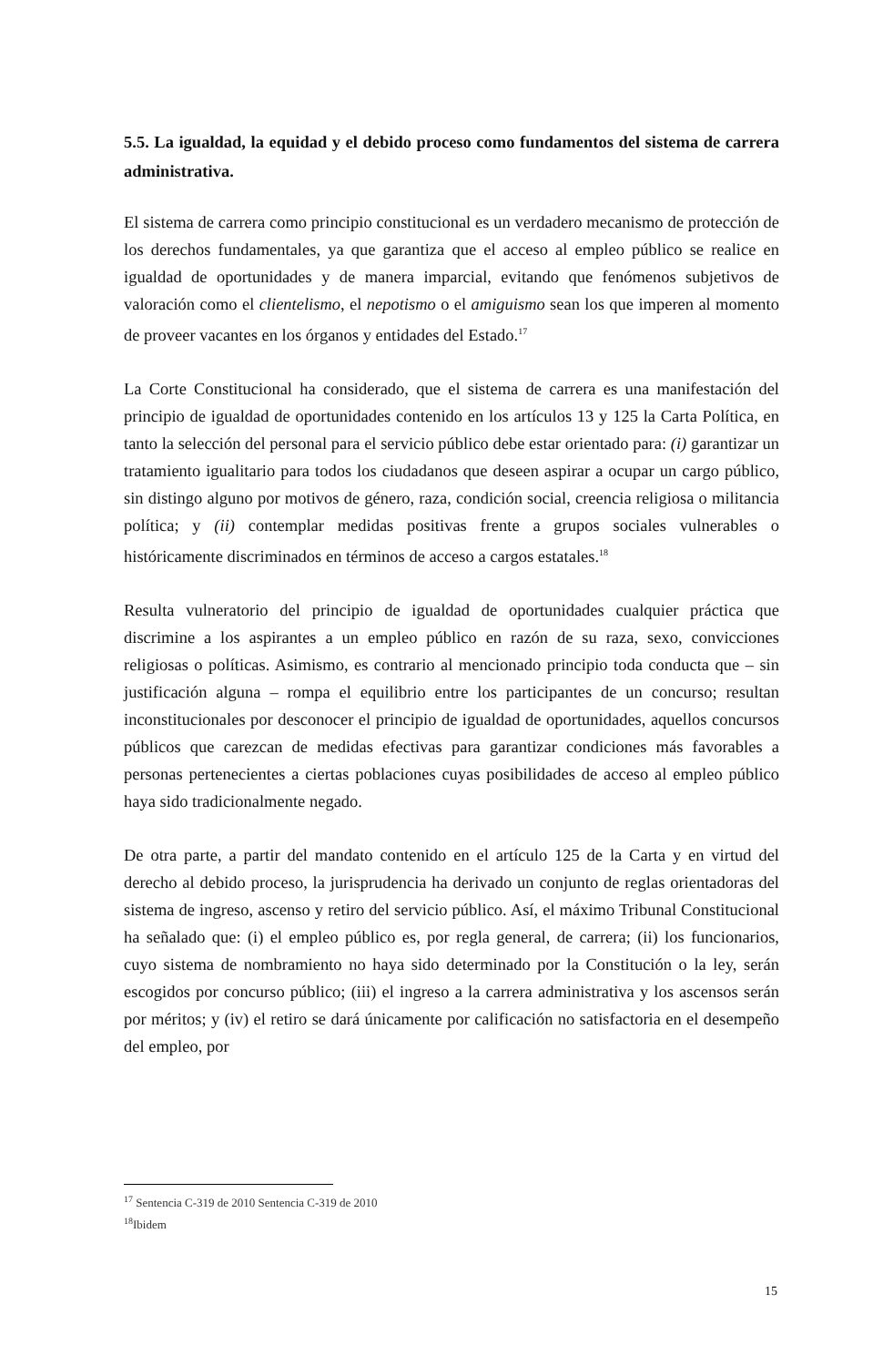5.5. La igualdad, la equidad y el debido proceso como fundamentos del sistema de carrera administrativa.
El sistema de carrera como principio constitucional es un verdadero mecanismo de protección de los derechos fundamentales, ya que garantiza que el acceso al empleo público se realice en igualdad de oportunidades y de manera imparcial, evitando que fenómenos subjetivos de valoración como el clientelismo, el nepotismo o el amiguismo sean los que imperen al momento de proveer vacantes en los órganos y entidades del Estado.<sup>17</sup>
La Corte Constitucional ha considerado, que el sistema de carrera es una manifestación del principio de igualdad de oportunidades contenido en los artículos 13 y 125 la Carta Política, en tanto la selección del personal para el servicio público debe estar orientado para: (i) garantizar un tratamiento igualitario para todos los ciudadanos que deseen aspirar a ocupar un cargo público, sin distingo alguno por motivos de género, raza, condición social, creencia religiosa o militancia política; y (ii) contemplar medidas positivas frente a grupos sociales vulnerables o históricamente discriminados en términos de acceso a cargos estatales.<sup>18</sup>
Resulta vulneratorio del principio de igualdad de oportunidades cualquier práctica que discrimine a los aspirantes a un empleo público en razón de su raza, sexo, convicciones religiosas o políticas. Asimismo, es contrario al mencionado principio toda conducta que – sin justificación alguna – rompa el equilibrio entre los participantes de un concurso; resultan inconstitucionales por desconocer el principio de igualdad de oportunidades, aquellos concursos públicos que carezcan de medidas efectivas para garantizar condiciones más favorables a personas pertenecientes a ciertas poblaciones cuyas posibilidades de acceso al empleo público haya sido tradicionalmente negado.
De otra parte, a partir del mandato contenido en el artículo 125 de la Carta y en virtud del derecho al debido proceso, la jurisprudencia ha derivado un conjunto de reglas orientadoras del sistema de ingreso, ascenso y retiro del servicio público. Así, el máximo Tribunal Constitucional ha señalado que: (i) el empleo público es, por regla general, de carrera; (ii) los funcionarios, cuyo sistema de nombramiento no haya sido determinado por la Constitución o la ley, serán escogidos por concurso público; (iii) el ingreso a la carrera administrativa y los ascensos serán por méritos; y (iv) el retiro se dará únicamente por calificación no satisfactoria en el desempeño del empleo, por
<sup>17</sup> Sentencia C-319 de 2010 Sentencia C-319 de 2010
<sup>18</sup> Ibidem
15